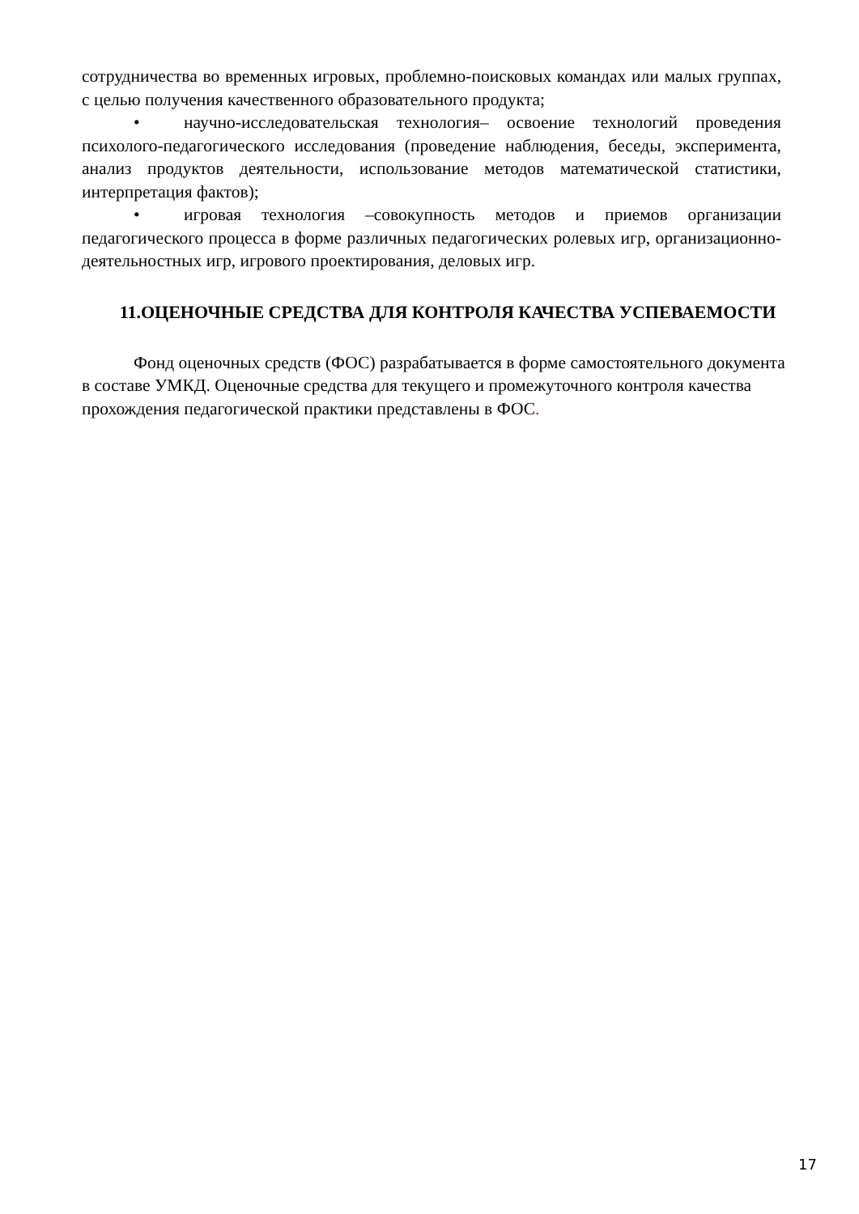сотрудничества во временных игровых, проблемно-поисковых командах или малых группах, с целью получения качественного образовательного продукта;
• научно-исследовательская технология– освоение технологий проведения психолого-педагогического исследования (проведение наблюдения, беседы, эксперимента, анализ продуктов деятельности, использование методов математической статистики, интерпретация фактов);
• игровая технология –совокупность методов и приемов организации педагогического процесса в форме различных педагогических ролевых игр, организационно-деятельностных игр, игрового проектирования, деловых игр.
11.ОЦЕНОЧНЫЕ СРЕДСТВА ДЛЯ КОНТРОЛЯ КАЧЕСТВА УСПЕВАЕМОСТИ
Фонд оценочных средств (ФОС) разрабатывается в форме самостоятельного документа в составе УМКД. Оценочные средства для текущего и промежуточного контроля качества прохождения педагогической практики представлены в ФОС.
17